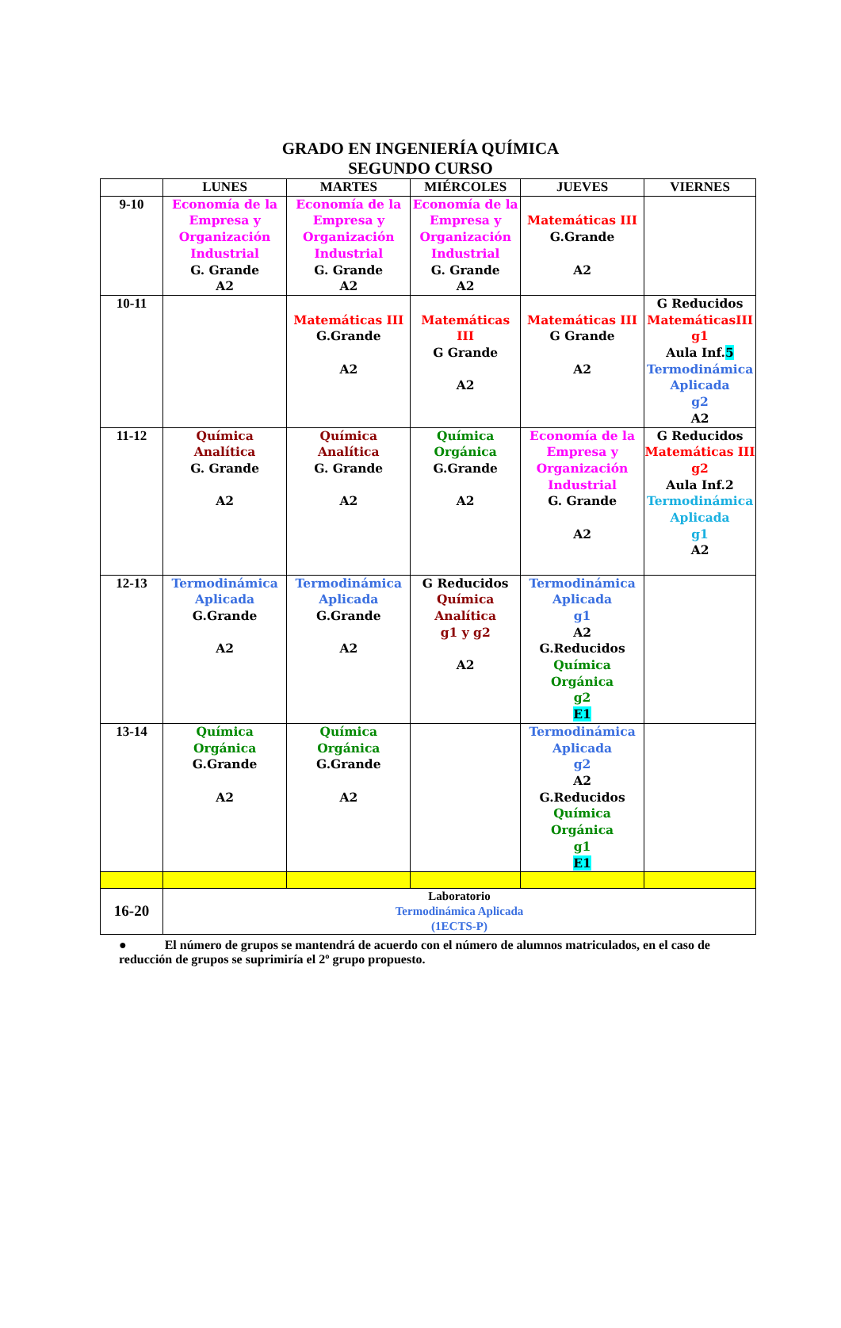GRADO EN INGENIERÍA QUÍMICA
SEGUNDO CURSO
| | LUNES | MARTES | MIÉRCOLES | JUEVES | VIERNES |
| --- | --- | --- | --- | --- | --- |
| 9-10 | Economía de la Empresa y Organización Industrial G. Grande A2 | Economía de la Empresa y Organización Industrial G. Grande A2 | Economía de la Empresa y Organización Industrial G. Grande A2 | Matemáticas III G.Grande A2 | |
| 10-11 | | Matemáticas III G.Grande A2 | Matemáticas III G Grande A2 | Matemáticas III G Grande A2 | G Reducidos MatemáticasIII g1 Aula Inf. 5 Termodinámica Aplicada g2 A2 |
| 11-12 | Química Analítica G. Grande A2 | Química Analítica G. Grande A2 | Química Orgánica G.Grande A2 | Economía de la Empresa y Organización Industrial G. Grande A2 | G Reducidos Matemáticas III g2 Aula Inf.2 Termodinámica Aplicada g1 A2 |
| 12-13 | Termodinámica Aplicada G.Grande A2 | Termodinámica Aplicada G.Grande A2 | G Reducidos Química Analítica g1 y g2 A2 | Termodinámica Aplicada g1 A2 G.Reducidos Química Orgánica g2 E1 | |
| 13-14 | Química Orgánica G.Grande A2 | Química Orgánica G.Grande A2 | | Termodinámica Aplicada g2 A2 G.Reducidos Química Orgánica g1 E1 | |
| 16-20 | Laboratorio Termodinámica Aplicada (1ECTS-P) | | | | |
● El número de grupos se mantendrá de acuerdo con el número de alumnos matriculados, en el caso de reducción de grupos se suprimiría el 2º grupo propuesto.